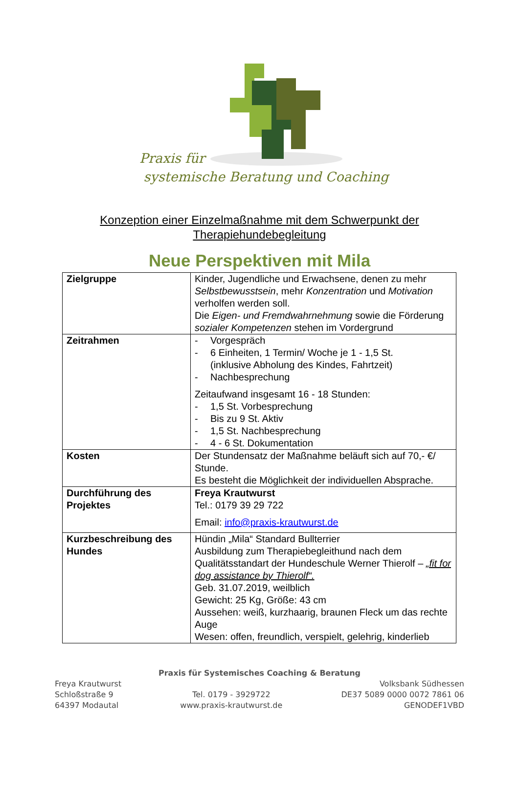Praxis für
systemische Beratung und Coaching
Konzeption einer Einzelmaßnahme mit dem Schwerpunkt der
Therapiehundebegleitung
Neue Perspektiven mit Mila
| Zielgruppe | Kinder, Jugendliche und Erwachsene, denen zu mehr Selbstbewusstsein , mehr Konzentration und Motivation verholfen werden soll. Die Eigen- und Fremdwahrnehmung sowie die Förderung sozialer Kompetenzen stehen im Vordergrund |
| Zeitrahmen | - Vorgespräch - 6 Einheiten, 1 Termin/ Woche je 1 - 1,5 St. (inklusive Abholung des Kindes, Fahrtzeit) - Nachbesprechung Zeitaufwand insgesamt 16 - 18 Stunden: - 1,5 St. Vorbesprechung - Bis zu 9 St. Aktiv - 1,5 St. Nachbesprechung - 4 - 6 St. Dokumentation |
| Kosten | Der Stundensatz der Maßnahme beläuft sich auf 70,- €/ Stunde. Es besteht die Möglichkeit der individuellen Absprache. |
| Durchführung des Projektes | Freya Krautwurst Tel.: 0179 39 29 722 Email: info@praxis-krautwurst.de |
| Kurzbeschreibung des Hundes | Hündin „Mila“ Standard Bullterrier Ausbildung zum Therapiebegleithund nach dem Qualitätsstandart der Hundeschule Werner Thierolf – „fit for dog assistance by Thierolf“. Geb. 31.07.2019, weilblich Gewicht: 25 Kg, Größe: 43 cm Aussehen: weiß, kurzhaarig, braunen Fleck um das rechte Auge Wesen: offen, freundlich, verspielt, gelehrig, kinderlieb |
Praxis für Systemisches Coaching & Beratung
Freya Krautwurst
Schloßstraße 9
64397 Modautal
Tel. 0179 - 3929722
www.praxis-krautwurst.de
Volksbank Südhessen
DE37 5089 0000 0072 7861 06
GENODEF1VBD